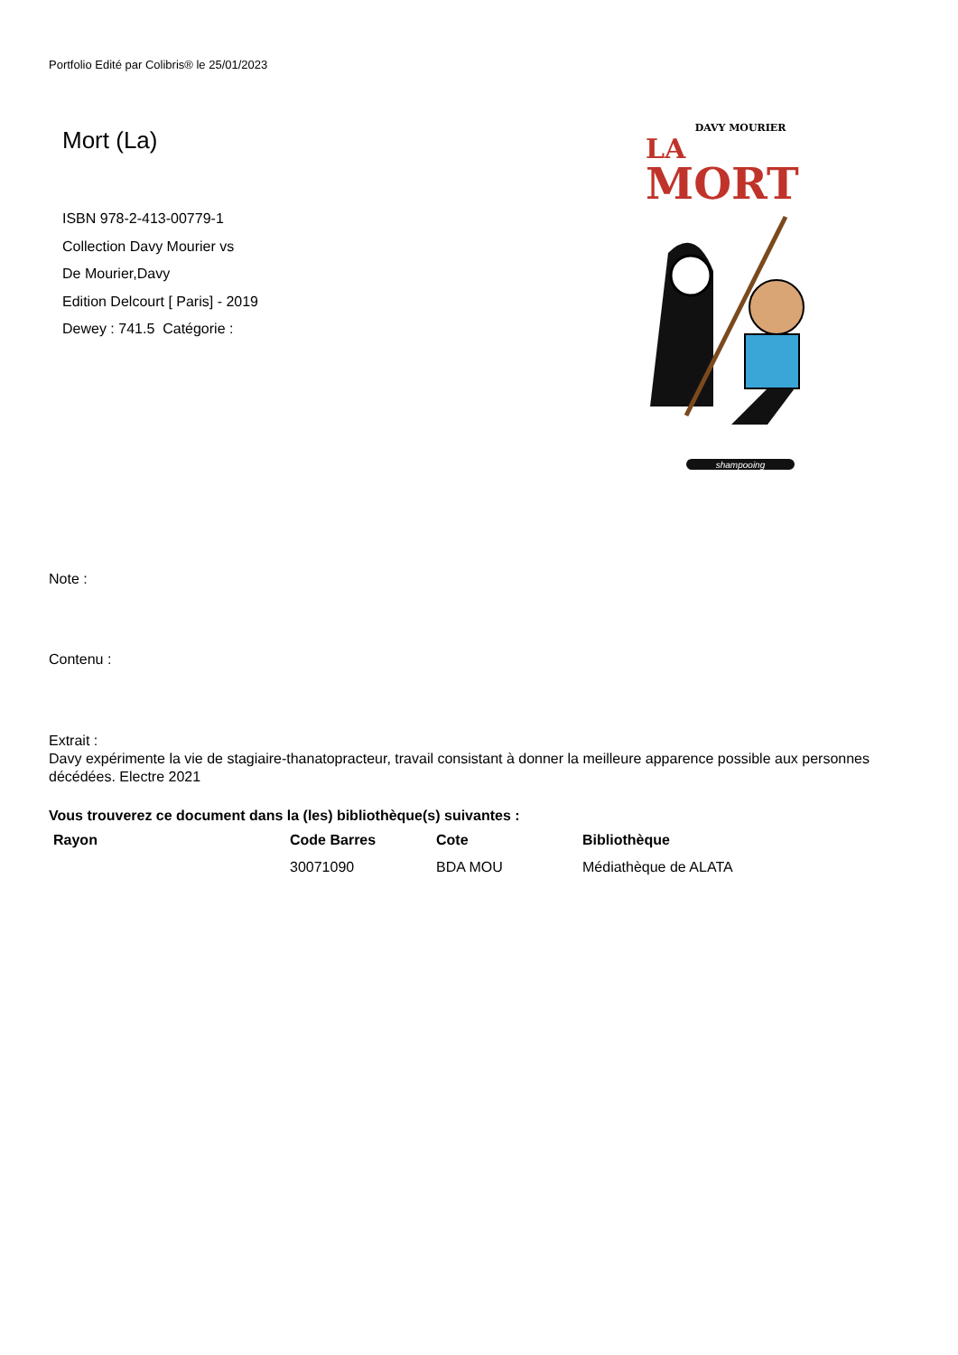Portfolio Edité par Colibris® le 25/01/2023
Mort (La)
ISBN 978-2-413-00779-1
Collection Davy Mourier vs
De Mourier,Davy
Edition Delcourt [ Paris] - 2019
Dewey : 741.5 Catégorie :
DAVY MOURIER
LA
MORT
shampooing
Note :
Contenu :
Extrait :
Davy expérimente la vie de stagiaire-thanatopracteur, travail consistant à donner la meilleure apparence possible aux personnes décédées. Electre 2021
Vous trouverez ce document dans la (les) bibliothèque(s) suivantes :
| Rayon | Code Barres | Cote | Bibliothèque |
| --- | --- | --- | --- |
| | 30071090 | BDA MOU | Médiathèque de ALATA |